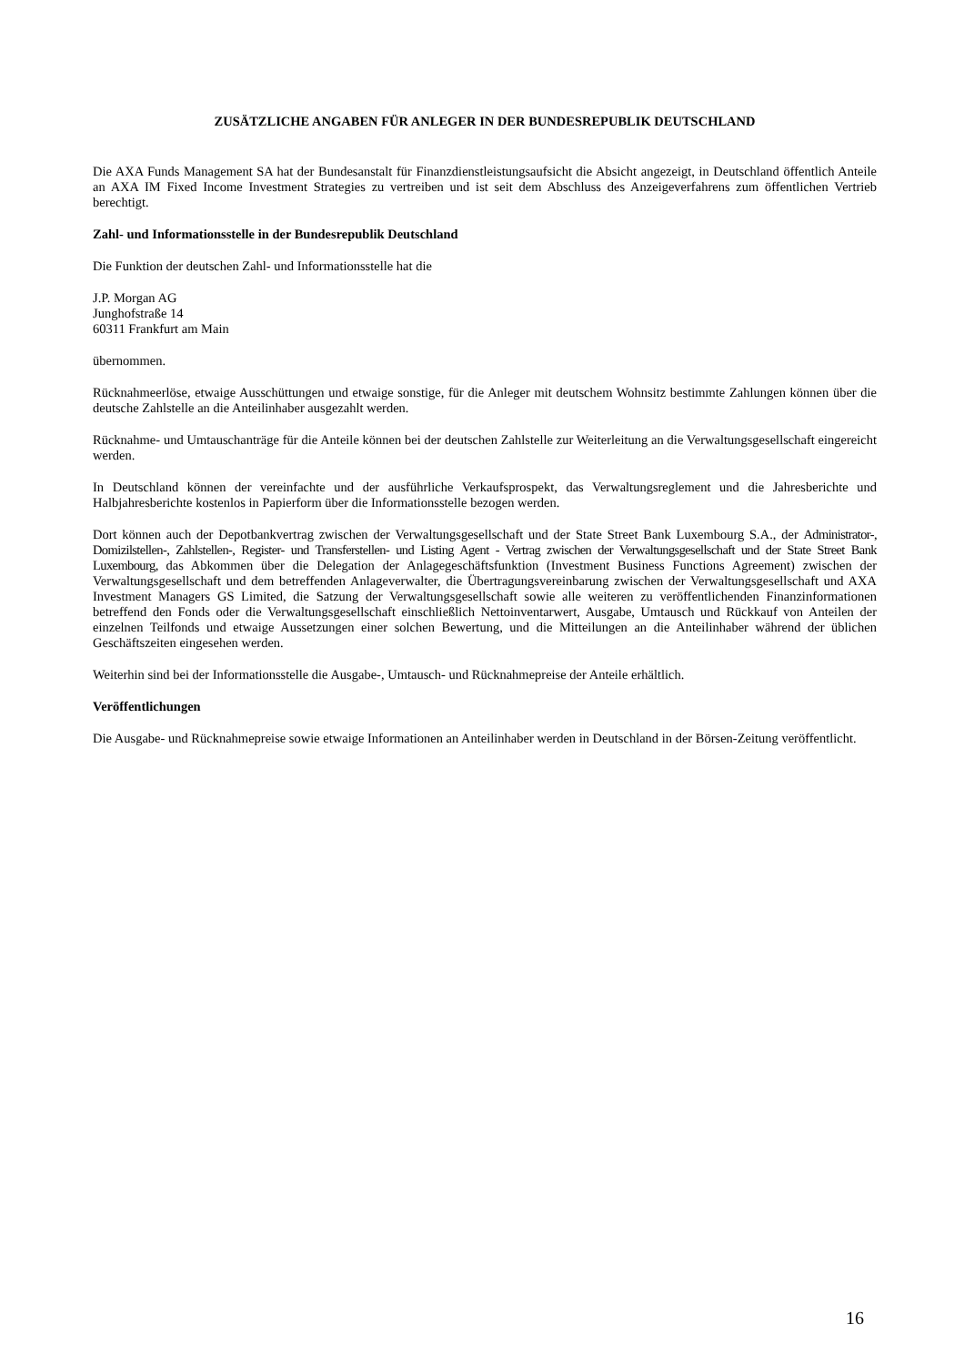ZUSÄTZLICHE ANGABEN FÜR ANLEGER IN DER BUNDESREPUBLIK DEUTSCHLAND
Die AXA Funds Management SA hat der Bundesanstalt für Finanzdienstleistungsaufsicht die Absicht angezeigt, in Deutschland öffentlich Anteile an AXA IM Fixed Income Investment Strategies zu vertreiben und ist seit dem Abschluss des Anzeigeverfahrens zum öffentlichen Vertrieb berechtigt.
Zahl- und Informationsstelle in der Bundesrepublik Deutschland
Die Funktion der deutschen Zahl- und Informationsstelle hat die
J.P. Morgan AG
Junghofstraße 14
60311 Frankfurt am Main
übernommen.
Rücknahmeerlöse, etwaige Ausschüttungen und etwaige sonstige, für die Anleger mit deutschem Wohnsitz bestimmte Zahlungen können über die deutsche Zahlstelle an die Anteilinhaber ausgezahlt werden.
Rücknahme- und Umtauschanträge für die Anteile können bei der deutschen Zahlstelle zur Weiterleitung an die Verwaltungsgesellschaft eingereicht werden.
In Deutschland können der vereinfachte und der ausführliche Verkaufsprospekt, das Verwaltungsreglement und die Jahresberichte und Halbjahresberichte kostenlos in Papierform über die Informationsstelle bezogen werden.
Dort können auch der Depotbankvertrag zwischen der Verwaltungsgesellschaft und der State Street Bank Luxembourg S.A., der Administrator-, Domizilstellen-, Zahlstellen-, Register- und Transferstellen- und Listing Agent - Vertrag zwischen der Verwaltungsgesellschaft und der State Street Bank Luxembourg, das Abkommen über die Delegation der Anlagegeschäftsfunktion (Investment Business Functions Agreement) zwischen der Verwaltungsgesellschaft und dem betreffenden Anlageverwalter, die Übertragungsvereinbarung zwischen der Verwaltungsgesellschaft und AXA Investment Managers GS Limited, die Satzung der Verwaltungsgesellschaft sowie alle weiteren zu veröffentlichenden Finanzinformationen betreffend den Fonds oder die Verwaltungsgesellschaft einschließlich Nettoinventarwert, Ausgabe, Umtausch und Rückkauf von Anteilen der einzelnen Teilfonds und etwaige Aussetzungen einer solchen Bewertung, und die Mitteilungen an die Anteilinhaber während der üblichen Geschäftszeiten eingesehen werden.
Weiterhin sind bei der Informationsstelle die Ausgabe-, Umtausch- und Rücknahmepreise der Anteile erhältlich.
Veröffentlichungen
Die Ausgabe- und Rücknahmepreise sowie etwaige Informationen an Anteilinhaber werden in Deutschland in der Börsen-Zeitung veröffentlicht.
16